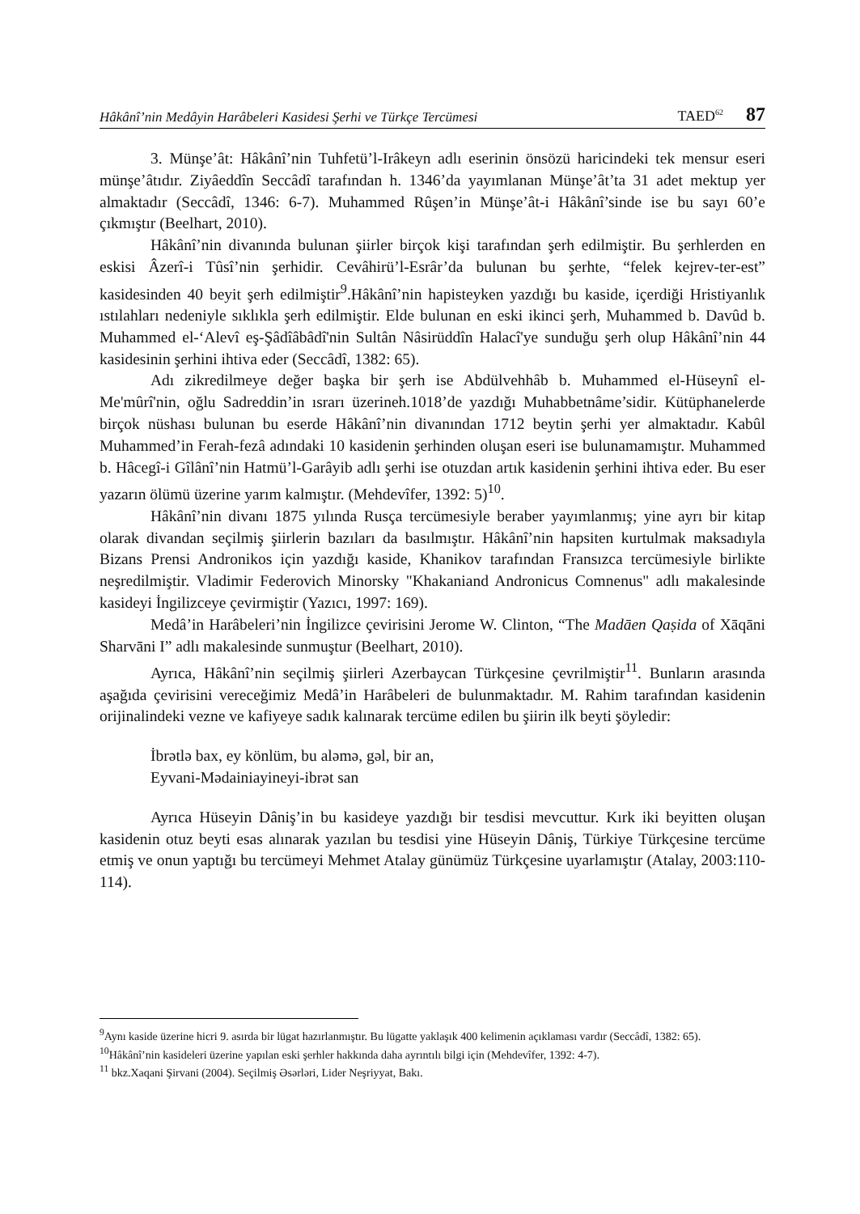Hâkânî’nin Medâyin Harâbeleri Kasidesi Şerhi ve Türkçe Tercümesi TAED<sup>62</sup> 87
3. Münşe’ât: Hâkânî’nin Tuhfetü’l-Irâkeyn adlı eserinin önsözü haricindeki tek mensur eseri münşe’âtıdır. Ziyâeddîn Seccâdî tarafından h. 1346’da yayımlanan Münşe’ât’ta 31 adet mektup yer almaktadır (Seccâdî, 1346: 6-7). Muhammed Rûşen’in Münşe’ât-i Hâkânî’sinde ise bu sayı 60’e çıkmıştır (Beelhart, 2010).
Hâkânî’nin divanında bulunan şiirler birçok kişi tarafından şerh edilmiştir. Bu şerhlerden en eskisi Âzerî-i Tûsî’nin şerhidir. Cevâhirü’l-Esrâr’da bulunan bu şerhte, “felek kejrev-ter-est” kasidesinden 40 beyit şerh edilmiştir<sup>9</sup>.Hâkânî’nin hapisteyken yazdığı bu kaside, içerdiği Hristiyanlık ıstılahları nedeniyle sıklıkla şerh edilmiştir. Elde bulunan en eski ikinci şerh, Muhammed b. Davûd b. Muhammed el-‘Alevî eş-Şâdîâbâdî'nin Sultân Nâsirüddîn Halacî'ye sunduğu şerh olup Hâkânî’nin 44 kasidesinin şerhini ihtiva eder (Seccâdî, 1382: 65).
Adı zikredilmeye değer başka bir şerh ise Abdülvehhâb b. Muhammed el-Hüseynî el-Me'mûrî'nin, oğlu Sadreddin’in ısrarı üzerineh.1018’de yazdığı Muhabbetnâme’sidir. Kütüphanelerde birçok nüshası bulunan bu eserde Hâkânî’nin divanından 1712 beytin şerhi yer almaktadır. Kabûl Muhammed’in Ferah-fezâ adındaki 10 kasidenin şerhinden oluşan eseri ise bulunamamıştır. Muhammed b. Hâcegî-i Gîlânî’nin Hatmü’l-Garâyib adlı şerhi ise otuzdan artık kasidenin şerhini ihtiva eder. Bu eser yazarın ölümü üzerine yarım kalmıştır. (Mehdevîfer, 1392: 5)<sup>10</sup>.
Hâkânî’nin divanı 1875 yılında Rusça tercümesiyle beraber yayımlanmış; yine ayrı bir kitap olarak divandan seçilmiş şiirlerin bazıları da basılmıştır. Hâkânî’nin hapsiten kurtulmak maksadıyla Bizans Prensi Andronikos için yazdığı kaside, Khanikov tarafından Fransızca tercümesiyle birlikte neşredilmiştir. Vladimir Federovich Minorsky "Khakaniand Andronicus Comnenus" adlı makalesinde kasideyi İngilizceye çevirmiştir (Yazıcı, 1997: 169).
Medâ’in Harâbeleri’nin İngilizce çevirisini Jerome W. Clinton, “The Madāen Qaṣida of Xāqāni Sharvāni I” adlı makalesinde sunmuştur (Beelhart, 2010).
Ayrıca, Hâkânî’nin seçilmiş şiirleri Azerbaycan Türkçesine çevrilmiştir<sup>11</sup>. Bunların arasında aşağıda çevirisini vereceğimiz Medâ’in Harâbeleri de bulunmaktadır. M. Rahim tarafından kasidenin orijinalindeki vezne ve kafiyeye sadık kalınarak tercüme edilen bu şiirin ilk beyti şöyledir:
İbrətlə bax, ey könlüm, bu aləmə, gəl, bir an,
Eyvani-Mədainiayineyi-ibrət san
Ayrıca Hüseyin Dâniş’in bu kasideye yazdığı bir tesdisi mevcuttur. Kırk iki beyitten oluşan kasidenin otuz beyti esas alınarak yazılan bu tesdisi yine Hüseyin Dâniş, Türkiye Türkçesine tercüme etmiş ve onun yaptığı bu tercümeyi Mehmet Atalay günümüz Türkçesine uyarlamıştır (Atalay, 2003:110-114).
<sup>9</sup> Aynı kaside üzerine hicri 9. asırda bir lügat hazırlanmıştır. Bu lügatte yaklaşık 400 kelimenin açıklaması vardır (Seccâdî, 1382: 65).
<sup>10</sup>Hâkânî’nin kasideleri üzerine yapılan eski şerhler hakkında daha ayrıntılı bilgi için (Mehdevîfer, 1392: 4-7).
<sup>11</sup> bkz.Xaqani Şirvani (2004). Seçilmiş Əsərləri, Lider Neşriyyat, Bakı.